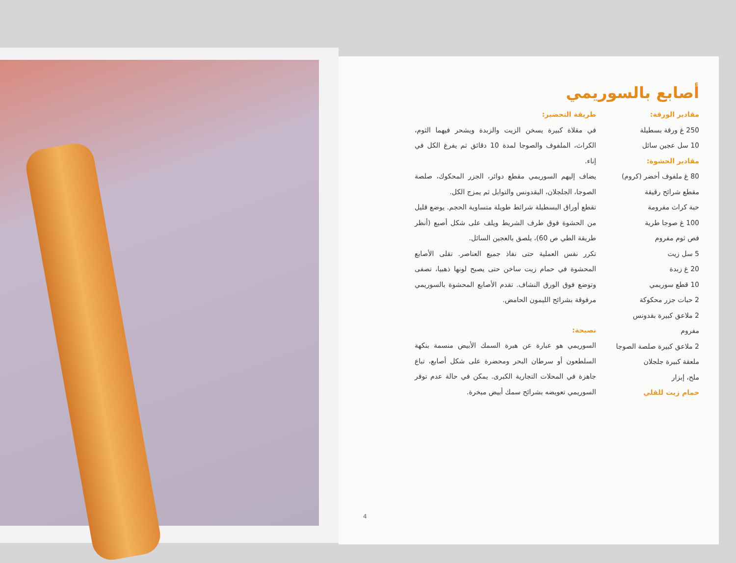أصابع بالسوريمي
مقادير الورقة:
250 غ ورقة بسطيلة
10 سل عجين سائل
مقادير الحشوة:
80 غ ملفوف أخضر (كروم) مقطع شرائح رقيقة
حبة كراث مفرومة
100 غ صوجا طرية
فص ثوم مفروم
5 سل زيت
20 غ زبدة
10 قطع سوريمي
2 حبات جزر محكوكة
2 ملاعق كبيرة بقدونس مفروم
2 ملاعق كبيرة صلصة الصوجا
ملعقة كبيرة جلجلان
ملح، إبزار
حمام زيت للقلي
طريقة التحضير:
في مقلاة كبيرة يسخن الزيت والزبدة ويشحر فيهما الثوم، الكراث، الملفوف والصوجا لمدة 10 دقائق ثم يفرغ الكل في إناء.
يضاف إليهم السوريمي مقطع دوائر، الجزر المحكوك، صلصة الصوجا، الجلجلان، البقدونس والتوابل ثم يمزج الكل.
تقطع أوراق البسطيلة شرائط طويلة متساوية الحجم. يوضع قليل من الحشوة فوق طرف الشريط ويلف على شكل أصبع (أنظر طريقة الطي ص 60)، يلصق بالعجين السائل.
تكرر نفس العملية حتى نفاذ جميع العناصر. تقلى الأصابع المحشوة في حمام زيت ساخن حتى يصبح لونها ذهبيا، تصفى وتوضع فوق الورق النشاف. تقدم الأصابع المحشوة بالسوريمي مرفوقة بشرائح الليمون الحامض.
نصيحة:
السوريمي هو عبارة عن هبرة السمك الأبيض منسمة بنكهة السلطعون أو سرطان البحر ومحضرة على شكل أصابع، تباع جاهزة في المحلات التجارية الكبرى. يمكن في حالة عدم توفر السوريمي تعويضه بشرائح سمك أبيض مبخرة.
4